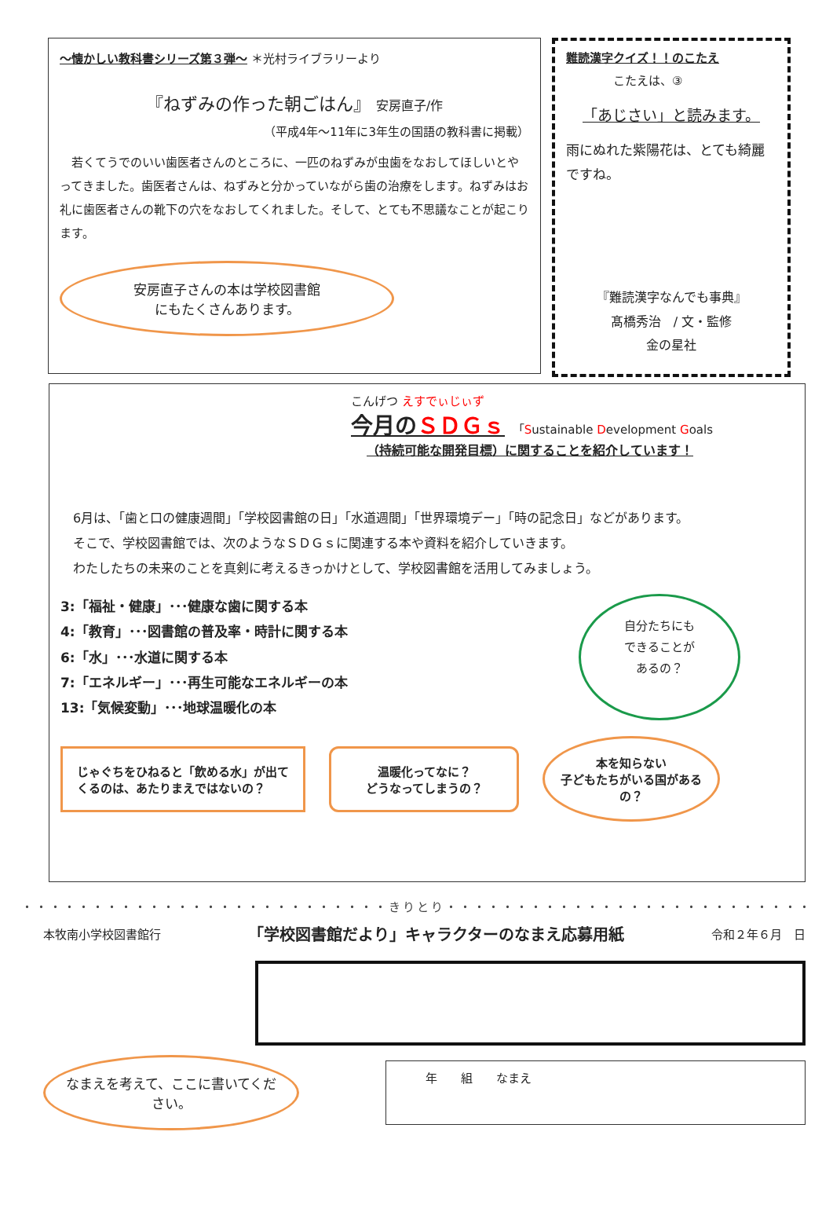～懐かしい教科書シリーズ第３弾～ ＊光村ライブラリーより
『ねずみの作った朝ごはん』 安房直子/作
（平成4年～11年に3年生の国語の教科書に掲載）
　若くてうでのいい歯医者さんのところに、一匹のねずみが虫歯をなおしてほしいとやってきました。歯医者さんは、ねずみと分かっていながら歯の治療をします。ねずみはお礼に歯医者さんの靴下の穴をなおしてくれました。そして、とても不思議なことが起こります。
安房直子さんの本は学校図書館
にもたくさんあります。
難読漢字クイズ！！のこたえ
こたえは、③
「あじさい」と読みます。
雨にぬれた紫陽花は、とても綺麗ですね。
『難読漢字なんでも事典』
髙橋秀治　/ 文・監修
金の星社
こんげつ えすでぃじぃず
今月のＳＤＧｓ 「Sustainable Development Goals
（持続可能な開発目標）に関することを紹介しています！
　6月は、「歯と口の健康週間」「学校図書館の日」「水道週間」「世界環境デー」「時の記念日」などがあります。
　そこで、学校図書館では、次のようなＳＤＧｓに関連する本や資料を紹介していきます。
　わたしたちの未来のことを真剣に考えるきっかけとして、学校図書館を活用してみましょう。
3:「福祉・健康」･･･健康な歯に関する本
4:「教育」･･･図書館の普及率・時計に関する本
6:「水」･･･水道に関する本
7:「エネルギー」･･･再生可能なエネルギーの本
13:「気候変動」･･･地球温暖化の本
自分たちにも
できることが
あるの？
じゃぐちをひねると「飲める水」が出てくるのは、あたりまえではないの？
温暖化ってなに？
どうなってしまうの？
本を知らない
子どもたちがいる国があるの？
・・・・・・・・・・・・・・・・・・・・・・・・・・きりとり・・・・・・・・・・・・・・・・・・・・・・・・・・
本牧南小学校図書館行 「学校図書館だより」キャラクターのなまえ応募用紙 令和２年６月　日
なまえを考えて、ここに書いてください。
年　　組　　なまえ